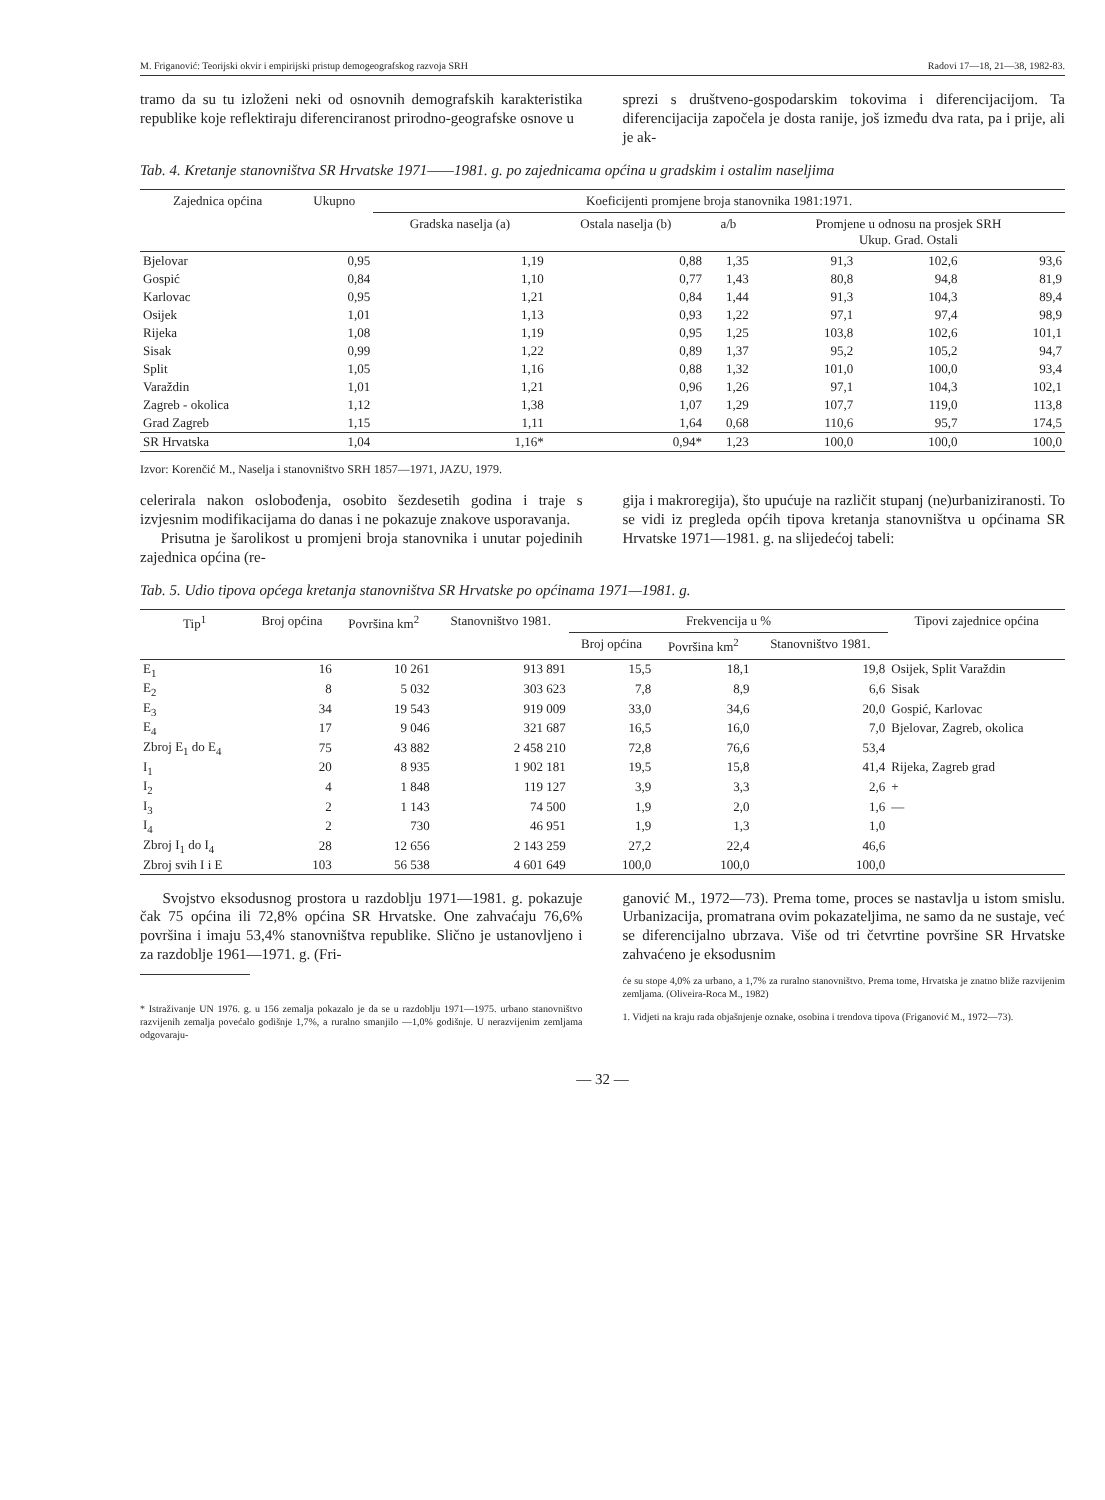M. Friganović: Teorijski okvir i empirijski pristup demogeografskog razvoja SRH Radovi 17—18, 21—38, 1982-83.
tramo da su tu izloženi neki od osnovnih demografskih karakteristika republike koje reflektiraju diferenciranost prirodno-geografske osnove u
sprezi s društveno-gospodarskim tokovima i diferencijacijom. Ta diferencijacija započela je dosta ranije, još između dva rata, pa i prije, ali je ak-
Tab. 4. Kretanje stanovništva SR Hrvatske 1971——1981. g. po zajednicama općina u gradskim i ostalim naseljima
| Zajednica općina | Ukupno | Koeficijenti promjene broja stanovnika 1981:1971. | | | | | |
| --- | --- | --- | --- | --- | --- | --- | --- |
| | | Gradska naselja (a) | Ostala naselja (b) | a/b | Promjene u odnosu na prosjek SRH Ukup. Grad. Ostali | | |
| Bjelovar | 0,95 | 1,19 | 0,88 | 1,35 | 91,3 | 102,6 | 93,6 |
| Gospić | 0,84 | 1,10 | 0,77 | 1,43 | 80,8 | 94,8 | 81,9 |
| Karlovac | 0,95 | 1,21 | 0,84 | 1,44 | 91,3 | 104,3 | 89,4 |
| Osijek | 1,01 | 1,13 | 0,93 | 1,22 | 97,1 | 97,4 | 98,9 |
| Rijeka | 1,08 | 1,19 | 0,95 | 1,25 | 103,8 | 102,6 | 101,1 |
| Sisak | 0,99 | 1,22 | 0,89 | 1,37 | 95,2 | 105,2 | 94,7 |
| Split | 1,05 | 1,16 | 0,88 | 1,32 | 101,0 | 100,0 | 93,4 |
| Varaždin | 1,01 | 1,21 | 0,96 | 1,26 | 97,1 | 104,3 | 102,1 |
| Zagreb - okolica | 1,12 | 1,38 | 1,07 | 1,29 | 107,7 | 119,0 | 113,8 |
| Grad Zagreb | 1,15 | 1,11 | 1,64 | 0,68 | 110,6 | 95,7 | 174,5 |
| SR Hrvatska | 1,04 | 1,16* | 0,94* | 1,23 | 100,0 | 100,0 | 100,0 |
Izvor: Korenčić M., Naselja i stanovništvo SRH 1857—1971, JAZU, 1979.
celerirala nakon oslobođenja, osobito šezdesetih godina i traje s izvjesnim modifikacijama do danas i ne pokazuje znakove usporavanja.
Prisutna je šarolikost u promjeni broja stanovnika i unutar pojedinih zajednica općina (re-
gija i makroregija), što upućuje na različit stupanj (ne)urbaniziranosti. To se vidi iz pregleda općih tipova kretanja stanovništva u općinama SR Hrvatske 1971—1981. g. na slijedećoj tabeli:
Tab. 5. Udio tipova općega kretanja stanovništva SR Hrvatske po općinama 1971—1981. g.
| Tip<sup>1</sup> | Broj općina | Površina km<sup>2</sup> | Stanovništvo 1981. | Frekvencija u % | | | Tipovi zajednice općina |
| --- | --- | --- | --- | --- | --- | --- | --- |
| | | | | Broj općina | Površina km<sup>2</sup> | Stanovništvo 1981. | |
| E<sub>1</sub> | 16 | 10 261 | 913 891 | 15,5 | 18,1 | 19,8 | Osijek, Split Varaždin |
| E<sub>2</sub> | 8 | 5 032 | 303 623 | 7,8 | 8,9 | 6,6 | Sisak |
| E<sub>3</sub> | 34 | 19 543 | 919 009 | 33,0 | 34,6 | 20,0 | Gospić, Karlovac |
| E<sub>4</sub> | 17 | 9 046 | 321 687 | 16,5 | 16,0 | 7,0 | Bjelovar, Zagreb, okolica |
| Zbroj E<sub>1</sub> do E<sub>4</sub> | 75 | 43 882 | 2 458 210 | 72,8 | 76,6 | 53,4 | |
| I<sub>1</sub> | 20 | 8 935 | 1 902 181 | 19,5 | 15,8 | 41,4 | Rijeka, Zagreb grad |
| I<sub>2</sub> | 4 | 1 848 | 119 127 | 3,9 | 3,3 | 2,6 | + |
| I<sub>3</sub> | 2 | 1 143 | 74 500 | 1,9 | 2,0 | 1,6 | — |
| I<sub>4</sub> | 2 | 730 | 46 951 | 1,9 | 1,3 | 1,0 | |
| Zbroj I<sub>1</sub> do I<sub>4</sub> | 28 | 12 656 | 2 143 259 | 27,2 | 22,4 | 46,6 | |
| Zbroj svih I i E | 103 | 56 538 | 4 601 649 | 100,0 | 100,0 | 100,0 | |
Svojstvo eksodusnog prostora u razdoblju 1971—1981. g. pokazuje čak 75 općina ili 72,8% općina SR Hrvatske. One zahvaćaju 76,6% površina i imaju 53,4% stanovništva republike. Slično je ustanovljeno i za razdoblje 1961—1971. g. (Fri-
* Istraživanje UN 1976. g. u 156 zemalja pokazalo je da se u razdoblju 1971—1975. urbano stanovništvo razvijenih zemalja povećalo godišnje 1,7%, a ruralno smanjilo —1,0% godišnje. U nerazvijenim zemljama odgovaraju-
ganović M., 1972—73). Prema tome, proces se nastavlja u istom smislu. Urbanizacija, promatrana ovim pokazateljima, ne samo da ne sustaje, već se diferencijalno ubrzava. Više od tri četvrtine površine SR Hrvatske zahvaćeno je eksodusnim
će su stope 4,0% za urbano, a 1,7% za ruralno stanovništvo. Prema tome, Hrvatska je znatno bliže razvijenim zemljama. (Oliveira-Roca M., 1982)
1. Vidjeti na kraju rada objašnjenje oznake, osobina i trendova tipova (Friganović M., 1972—73).
— 32 —